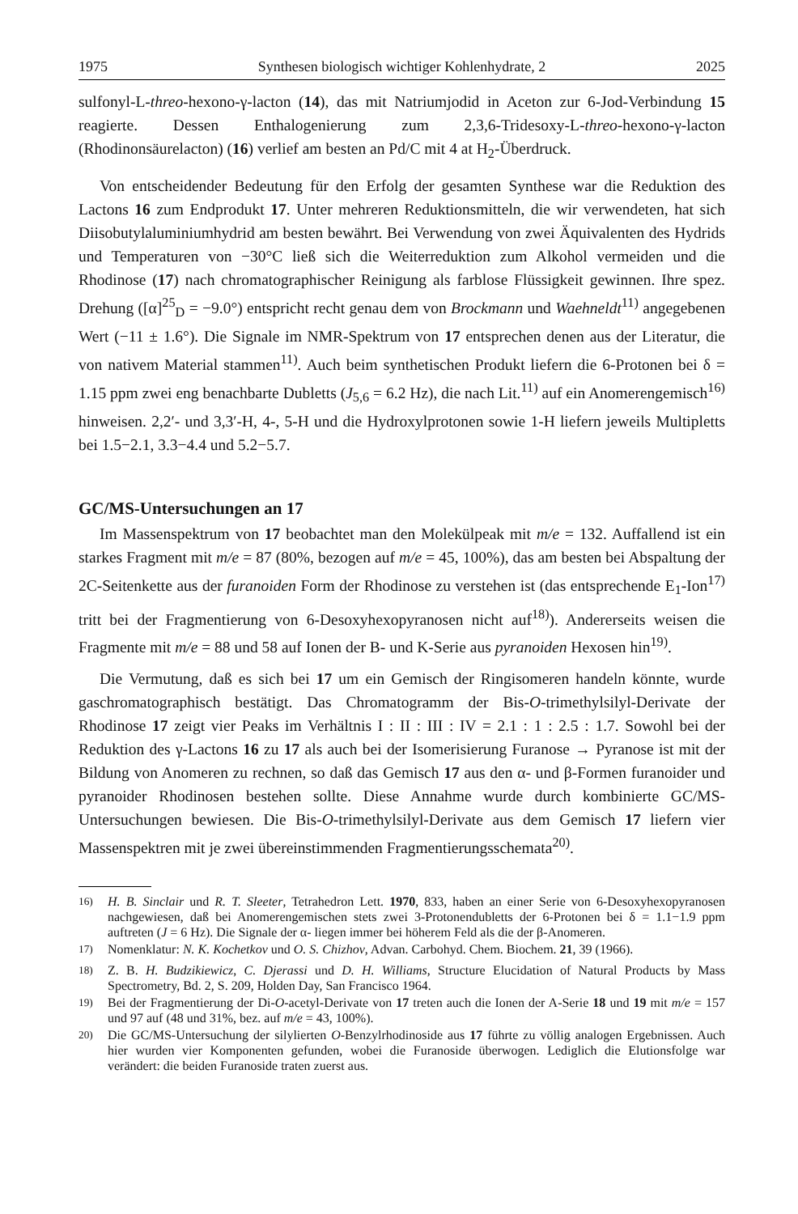1975 Synthesen biologisch wichtiger Kohlenhydrate, 2 2025
sulfonyl-L-threo-hexono-γ-lacton (14), das mit Natriumjodid in Aceton zur 6-Jod-Verbindung 15 reagierte. Dessen Enthalogenierung zum 2,3,6-Tridesoxy-L-threo-hexono-γ-lacton (Rhodinonsäurelacton) (16) verlief am besten an Pd/C mit 4 at H<sub>2</sub>-Überdruck.
Von entscheidender Bedeutung für den Erfolg der gesamten Synthese war die Reduktion des Lactons 16 zum Endprodukt 17. Unter mehreren Reduktionsmitteln, die wir verwendeten, hat sich Diisobutylaluminiumhydrid am besten bewährt. Bei Verwendung von zwei Äquivalenten des Hydrids und Temperaturen von −30°C ließ sich die Weiterreduktion zum Alkohol vermeiden und die Rhodinose (17) nach chromatographischer Reinigung als farblose Flüssigkeit gewinnen. Ihre spez. Drehung ([α]<sup>25</sup><sub>D</sub> = −9.0°) entspricht recht genau dem von Brockmann und Waehneldt<sup>11)</sup> angegebenen Wert (−11 ± 1.6°). Die Signale im NMR-Spektrum von 17 entsprechen denen aus der Literatur, die von nativem Material stammen<sup>11)</sup>. Auch beim synthetischen Produkt liefern die 6-Protonen bei δ = 1.15 ppm zwei eng benachbarte Dubletts (J<sub>5,6</sub> = 6.2 Hz), die nach Lit.<sup>11)</sup> auf ein Anomerengemisch<sup>16)</sup> hinweisen. 2,2′- und 3,3′-H, 4-, 5-H und die Hydroxylprotonen sowie 1-H liefern jeweils Multipletts bei 1.5−2.1, 3.3−4.4 und 5.2−5.7.
GC/MS-Untersuchungen an 17
Im Massenspektrum von 17 beobachtet man den Molekülpeak mit m/e = 132. Auffallend ist ein starkes Fragment mit m/e = 87 (80%, bezogen auf m/e = 45, 100%), das am besten bei Abspaltung der 2C-Seitenkette aus der furanoiden Form der Rhodinose zu verstehen ist (das entsprechende E<sub>1</sub>-Ion<sup>17)</sup> tritt bei der Fragmentierung von 6-Desoxyhexopyranosen nicht auf<sup>18)</sup>). Andererseits weisen die Fragmente mit m/e = 88 und 58 auf Ionen der B- und K-Serie aus pyranoiden Hexosen hin<sup>19)</sup>.
Die Vermutung, daß es sich bei 17 um ein Gemisch der Ringisomeren handeln könnte, wurde gaschromatographisch bestätigt. Das Chromatogramm der Bis-O-trimethylsilyl-Derivate der Rhodinose 17 zeigt vier Peaks im Verhältnis I : II : III : IV = 2.1 : 1 : 2.5 : 1.7. Sowohl bei der Reduktion des γ-Lactons 16 zu 17 als auch bei der Isomerisierung Furanose → Pyranose ist mit der Bildung von Anomeren zu rechnen, so daß das Gemisch 17 aus den α- und β-Formen furanoider und pyranoider Rhodinosen bestehen sollte. Diese Annahme wurde durch kombinierte GC/MS-Untersuchungen bewiesen. Die Bis-O-trimethylsilyl-Derivate aus dem Gemisch 17 liefern vier Massenspektren mit je zwei übereinstimmenden Fragmentierungsschemata<sup>20)</sup>.
<sup>16)</sup> H. B. Sinclair und R. T. Sleeter, Tetrahedron Lett. 1970, 833, haben an einer Serie von 6-Desoxyhexopyranosen nachgewiesen, daß bei Anomerengemischen stets zwei 3-Protonendubletts der 6-Protonen bei δ = 1.1−1.9 ppm auftreten (J = 6 Hz). Die Signale der α- liegen immer bei höherem Feld als die der β-Anomeren.
<sup>17)</sup> Nomenklatur: N. K. Kochetkov und O. S. Chizhov, Advan. Carbohyd. Chem. Biochem. 21, 39 (1966).
<sup>18)</sup> Z. B. H. Budzikiewicz, C. Djerassi und D. H. Williams, Structure Elucidation of Natural Products by Mass Spectrometry, Bd. 2, S. 209, Holden Day, San Francisco 1964.
<sup>19)</sup> Bei der Fragmentierung der Di-O-acetyl-Derivate von 17 treten auch die Ionen der A-Serie 18 und 19 mit m/e = 157 und 97 auf (48 und 31%, bez. auf m/e = 43, 100%).
<sup>20)</sup> Die GC/MS-Untersuchung der silylierten O-Benzylrhodinoside aus 17 führte zu völlig analogen Ergebnissen. Auch hier wurden vier Komponenten gefunden, wobei die Furanoside überwogen. Lediglich die Elutionsfolge war verändert: die beiden Furanoside traten zuerst aus.